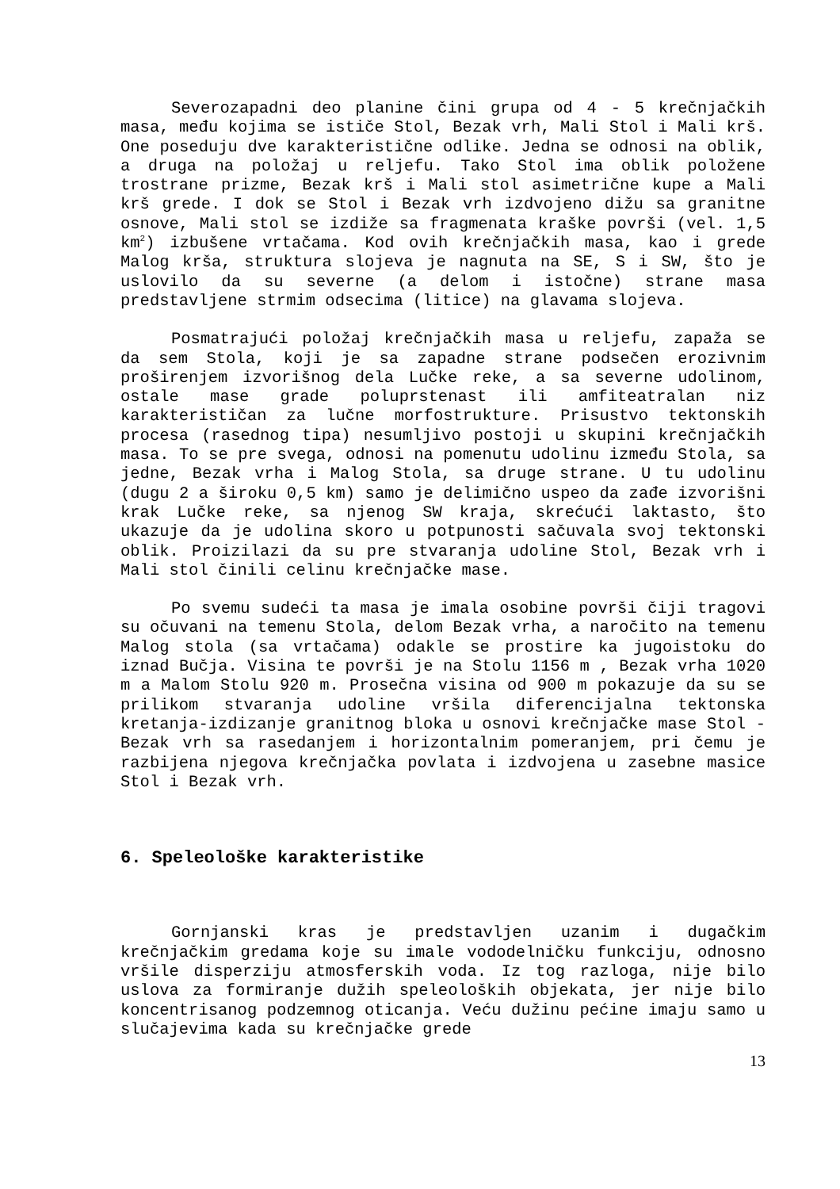Severozapadni deo planine čini grupa od 4 - 5 krečnjačkih masa, među kojima se ističe Stol, Bezak vrh, Mali Stol i Mali krš. One poseduju dve karakteristične odlike. Jedna se odnosi na oblik, a druga na položaj u reljefu. Tako Stol ima oblik položene trostrane prizme, Bezak krš i Mali stol asimetrične kupe a Mali krš grede. I dok se Stol i Bezak vrh izdvojeno dižu sa granitne osnove, Mali stol se izdiže sa fragmenata kraške površi (vel. 1,5 km<sup>2</sup>) izbušene vrtačama. Kod ovih krečnjačkih masa, kao i grede Malog krša, struktura slojeva je nagnuta na SE, S i SW, što je uslovilo da su severne (a delom i istočne) strane masa predstavljene strmim odsecima (litice) na glavama slojeva.
Posmatrajući položaj krečnjačkih masa u reljefu, zapaža se da sem Stola, koji je sa zapadne strane podsečen erozivnim proširenjem izvorišnog dela Lučke reke, a sa severne udolinom, ostale mase grade poluprstenast ili amfiteatralan niz karakterističan za lučne morfostrukture. Prisustvo tektonskih procesa (rasednog tipa) nesumljivo postoji u skupini krečnjačkih masa. To se pre svega, odnosi na pomenutu udolinu između Stola, sa jedne, Bezak vrha i Malog Stola, sa druge strane. U tu udolinu (dugu 2 a široku 0,5 km) samo je delimično uspeo da zađe izvorišni krak Lučke reke, sa njenog SW kraja, skrećući laktasto, što ukazuje da je udolina skoro u potpunosti sačuvala svoj tektonski oblik. Proizilazi da su pre stvaranja udoline Stol, Bezak vrh i Mali stol činili celinu krečnjačke mase.
Po svemu sudeći ta masa je imala osobine površi čiji tragovi su očuvani na temenu Stola, delom Bezak vrha, a naročito na temenu Malog stola (sa vrtačama) odakle se prostire ka jugoistoku do iznad Bučja. Visina te površi je na Stolu 1156 m , Bezak vrha 1020 m a Malom Stolu 920 m. Prosečna visina od 900 m pokazuje da su se prilikom stvaranja udoline vršila diferencijalna tektonska kretanja-izdizanje granitnog bloka u osnovi krečnjačke mase Stol - Bezak vrh sa rasedanjem i horizontalnim pomeranjem, pri čemu je razbijena njegova krečnjačka povlata i izdvojena u zasebne masice Stol i Bezak vrh.
6. Speleološke karakteristike
Gornjanski kras je predstavljen uzanim i dugačkim krečnjačkim gredama koje su imale vododelničku funkciju, odnosno vršile disperziju atmosferskih voda. Iz tog razloga, nije bilo uslova za formiranje dužih speleoloških objekata, jer nije bilo koncentrisanog podzemnog oticanja. Veću dužinu pećine imaju samo u slučajevima kada su krečnjačke grede
13